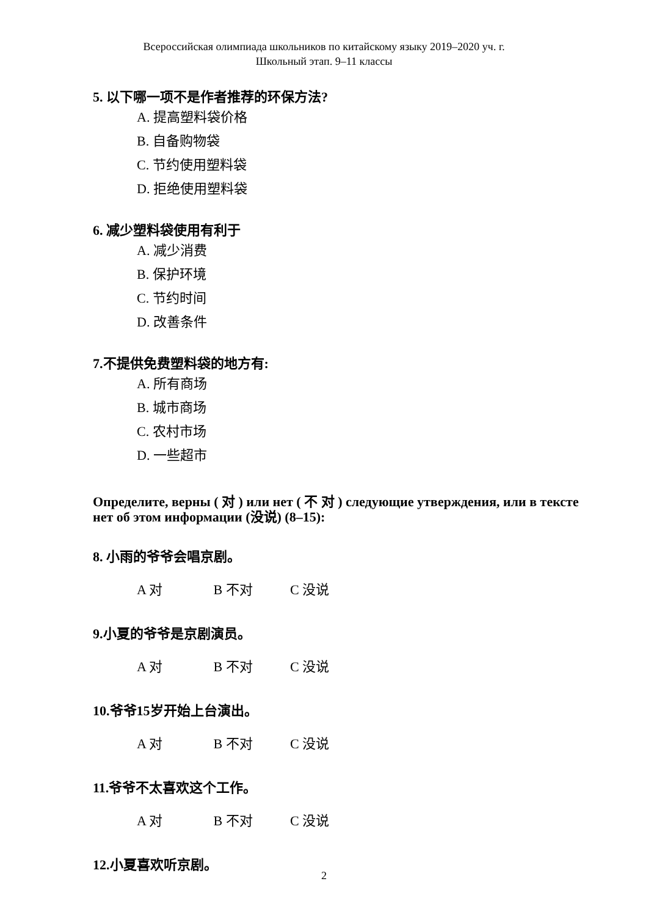Всероссийская олимпиада школьников по китайскому языку 2019–2020 уч. г.
Школьный этап. 9–11 классы
5. 以下哪一项不是作者推荐的环保方法?
A. 提高塑料袋价格
B. 自备购物袋
C. 节约使用塑料袋
D. 拒绝使用塑料袋
6. 减少塑料袋使用有利于
A. 减少消费
B. 保护环境
C. 节约时间
D. 改善条件
7.不提供免费塑料袋的地方有:
A. 所有商场
B. 城市商场
C. 农村市场
D. 一些超市
Определите, верны ( 对 ) или нет ( 不 对 ) следующие утверждения, или в тексте нет об этом информации (没说) (8–15):
8. 小雨的爷爷会唱京剧。
A 对 B 不对 C 没说
9.小夏的爷爷是京剧演员。
A 对 B 不对 C 没说
10.爷爷15岁开始上台演出。
A 对 B 不对 C 没说
11.爷爷不太喜欢这个工作。
A 对 B 不对 C 没说
12.小夏喜欢听京剧。
2